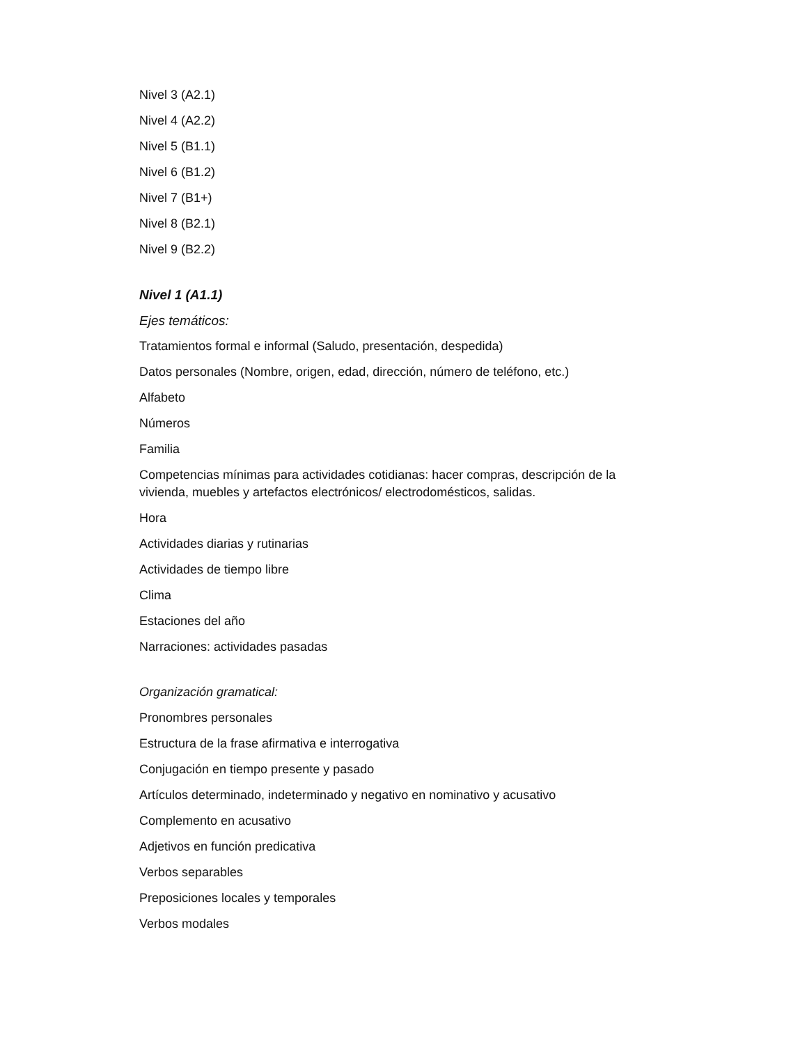Nivel 3 (A2.1)
Nivel 4 (A2.2)
Nivel 5 (B1.1)
Nivel 6 (B1.2)
Nivel 7 (B1+)
Nivel 8 (B2.1)
Nivel 9 (B2.2)
Nivel 1 (A1.1)
Ejes temáticos:
Tratamientos formal e informal (Saludo, presentación, despedida)
Datos personales (Nombre, origen, edad, dirección, número de teléfono, etc.)
Alfabeto
Números
Familia
Competencias mínimas para actividades cotidianas: hacer compras, descripción de la vivienda, muebles y artefactos electrónicos/ electrodomésticos, salidas.
Hora
Actividades diarias y rutinarias
Actividades de tiempo libre
Clima
Estaciones del año
Narraciones: actividades pasadas
Organización gramatical:
Pronombres personales
Estructura de la frase afirmativa e interrogativa
Conjugación en tiempo presente y pasado
Artículos determinado, indeterminado y negativo en nominativo y acusativo
Complemento en acusativo
Adjetivos en función predicativa
Verbos separables
Preposiciones locales y temporales
Verbos modales